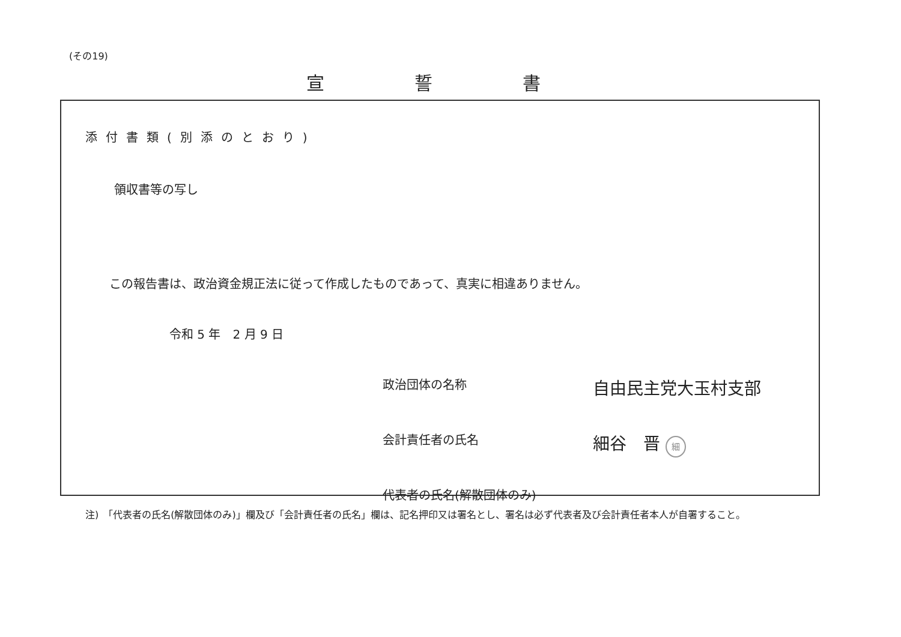(その19)
宣誓書
添付書類(別添のとおり)
領収書等の写し
この報告書は、政治資金規正法に従って作成したものであって、真実に相違ありません。
令和 5 年　2 月 9 日
政治団体の名称
自由民主党大玉村支部
会計責任者の氏名
細谷　晋 細
代表者の氏名(解散団体のみ)
注)　「代表者の氏名(解散団体のみ)」欄及び「会計責任者の氏名」欄は、記名押印又は署名とし、署名は必ず代表者及び会計責任者本人が自署すること。